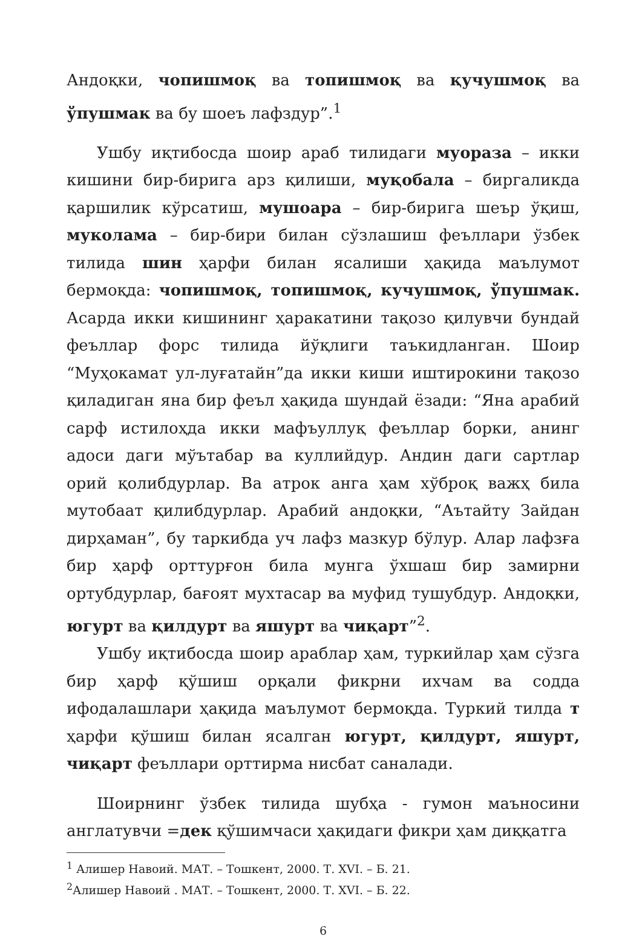Андоқки, чопишмоқ ва топишмоқ ва қучушмоқ ва ўпушмак ва бу шоеъ лафздур”.<sup>1</sup>
Ушбу иқтибосда шоир араб тилидаги муораза – икки кишини бир-бирига арз қилиши, муқобала – биргаликда қаршилик кўрсатиш, мушоара – бир-бирига шеър ўқиш, муколама – бир-бири билан сўзлашиш феъллари ўзбек тилида шин ҳарфи билан ясалиши ҳақида маълумот бермоқда: чопишмоқ, топишмоқ, кучушмоқ, ўпушмак. Асарда икки кишининг ҳаракатини тақозо қилувчи бундай феъллар форс тилида йўқлиги таъкидланган. Шоир “Муҳокамат ул-луғатайн”да икки киши иштирокини тақозо қиладиган яна бир феъл ҳақида шундай ёзади: “Яна арабий сарф истилоҳда икки мафъуллуқ феъллар борки, анинг адоси даги мўътабар ва куллийдур. Андин даги сартлар орий қолибдурлар. Ва атрок анга ҳам хўброқ важҳ била мутобаат қилибдурлар. Арабий андоқки, “Аътайту Зайдан дирҳаман”, бу таркибда уч лафз мазкур бўлур. Алар лафзға бир ҳарф орттурғон била мунга ўхшаш бир замирни ортубдурлар, бағоят мухтасар ва муфид тушубдур. Андоқки, югурт ва қилдурт ва яшурт ва чиқарт”<sup>2</sup>.
Ушбу иқтибосда шоир араблар ҳам, туркийлар ҳам сўзга бир ҳарф қўшиш орқали фикрни ихчам ва содда ифодалашлари ҳақида маълумот бермоқда. Туркий тилда т ҳарфи қўшиш билан ясалган югурт, қилдурт, яшурт, чиқарт феъллари орттирма нисбат саналади.
Шоирнинг ўзбек тилида шубҳа - гумон маъносини англатувчи =дек қўшимчаси ҳақидаги фикри ҳам диққатга
<sup>1</sup> Алишер Навоий. МАТ. – Тошкент, 2000. Т. XVI. – Б. 21.
<sup>2</sup> Алишер Навоий . МАТ. – Тошкент, 2000. Т. XVI. – Б. 22.
6